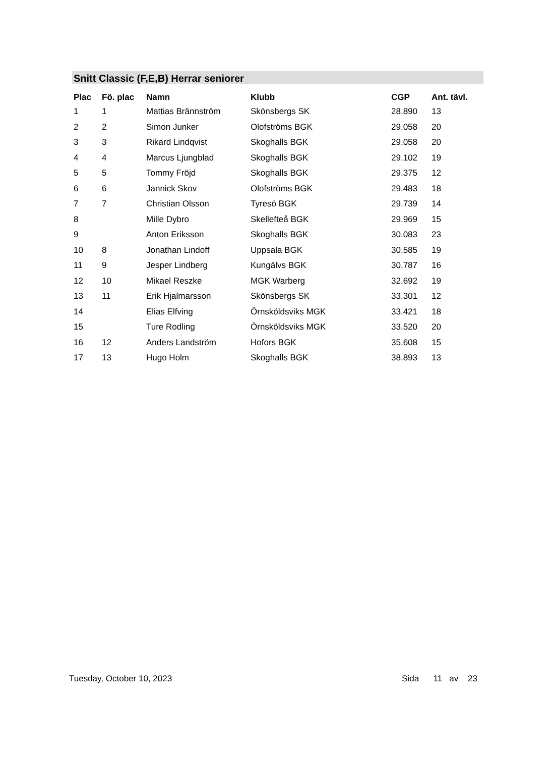Snitt Classic (F,E,B) Herrar seniorer
| Plac | Fö. plac | Namn | Klubb | CGP | Ant. tävl. |
| --- | --- | --- | --- | --- | --- |
| 1 | 1 | Mattias Brännström | Skönsbergs SK | 28.890 | 13 |
| 2 | 2 | Simon Junker | Olofströms BGK | 29.058 | 20 |
| 3 | 3 | Rikard Lindqvist | Skoghalls BGK | 29.058 | 20 |
| 4 | 4 | Marcus Ljungblad | Skoghalls BGK | 29.102 | 19 |
| 5 | 5 | Tommy Fröjd | Skoghalls BGK | 29.375 | 12 |
| 6 | 6 | Jannick Skov | Olofströms BGK | 29.483 | 18 |
| 7 | 7 | Christian Olsson | Tyresö BGK | 29.739 | 14 |
| 8 | | Mille Dybro | Skellefteå BGK | 29.969 | 15 |
| 9 | | Anton Eriksson | Skoghalls BGK | 30.083 | 23 |
| 10 | 8 | Jonathan Lindoff | Uppsala BGK | 30.585 | 19 |
| 11 | 9 | Jesper Lindberg | Kungälvs BGK | 30.787 | 16 |
| 12 | 10 | Mikael Reszke | MGK Warberg | 32.692 | 19 |
| 13 | 11 | Erik Hjalmarsson | Skönsbergs SK | 33.301 | 12 |
| 14 | | Elias Elfving | Örnsköldsviks MGK | 33.421 | 18 |
| 15 | | Ture Rodling | Örnsköldsviks MGK | 33.520 | 20 |
| 16 | 12 | Anders Landström | Hofors BGK | 35.608 | 15 |
| 17 | 13 | Hugo Holm | Skoghalls BGK | 38.893 | 13 |
Tuesday, October 10, 2023 Sida 11 av 23